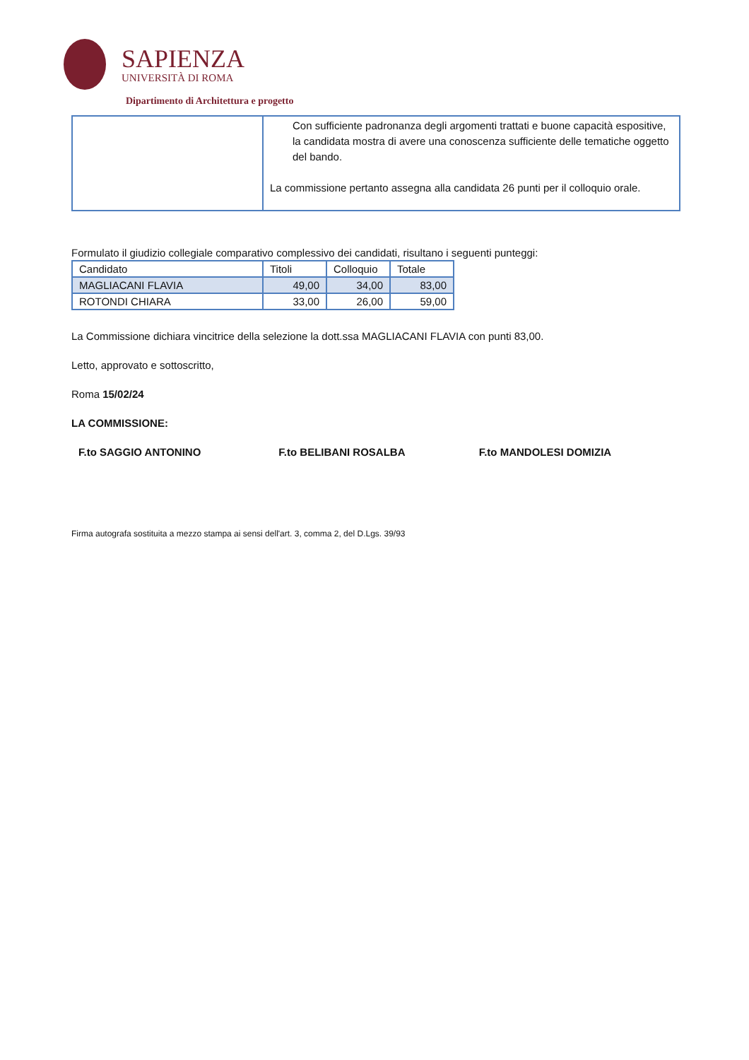SAPIENZA
UNIVERSITÀ DI ROMA
Dipartimento di Architettura e progetto
| | Con sufficiente padronanza degli argomenti trattati e buone capacità espositive, la candidata mostra di avere una conoscenza sufficiente delle tematiche oggetto del bando. La commissione pertanto assegna alla candidata 26 punti per il colloquio orale. |
Formulato il giudizio collegiale comparativo complessivo dei candidati, risultano i seguenti punteggi:
| Candidato | Titoli | Colloquio | Totale |
| --- | --- | --- | --- |
| MAGLIACANI FLAVIA | 49,00 | 34,00 | 83,00 |
| ROTONDI CHIARA | 33,00 | 26,00 | 59,00 |
La Commissione dichiara vincitrice della selezione la dott.ssa MAGLIACANI FLAVIA con punti 83,00.
Letto, approvato e sottoscritto,
Roma 15/02/24
LA COMMISSIONE:
F.to SAGGIO ANTONINO F.to BELIBANI ROSALBA F.to MANDOLESI DOMIZIA
Firma autografa sostituita a mezzo stampa ai sensi dell'art. 3, comma 2, del D.Lgs. 39/93